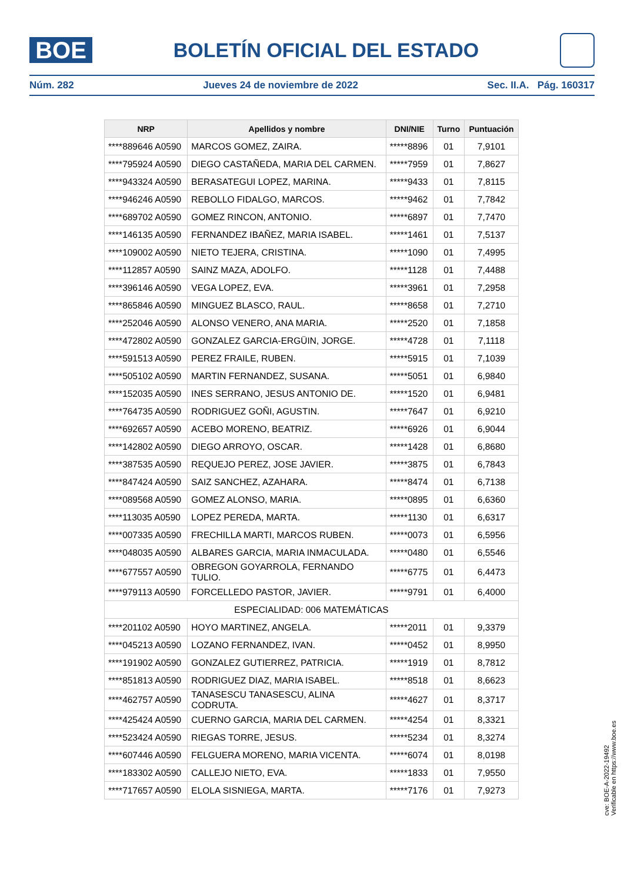BOE
BOLETÍN OFICIAL DEL ESTADO
Núm. 282 Jueves 24 de noviembre de 2022 Sec. II.A. Pág. 160317
| NRP | Apellidos y nombre | DNI/NIE | Turno | Puntuación |
| --- | --- | --- | --- | --- |
| ****889646 A0590 | MARCOS GOMEZ, ZAIRA. | *****8896 | 01 | 7,9101 |
| ****795924 A0590 | DIEGO CASTAÑEDA, MARIA DEL CARMEN. | *****7959 | 01 | 7,8627 |
| ****943324 A0590 | BERASATEGUI LOPEZ, MARINA. | *****9433 | 01 | 7,8115 |
| ****946246 A0590 | REBOLLO FIDALGO, MARCOS. | *****9462 | 01 | 7,7842 |
| ****689702 A0590 | GOMEZ RINCON, ANTONIO. | *****6897 | 01 | 7,7470 |
| ****146135 A0590 | FERNANDEZ IBAÑEZ, MARIA ISABEL. | *****1461 | 01 | 7,5137 |
| ****109002 A0590 | NIETO TEJERA, CRISTINA. | *****1090 | 01 | 7,4995 |
| ****112857 A0590 | SAINZ MAZA, ADOLFO. | *****1128 | 01 | 7,4488 |
| ****396146 A0590 | VEGA LOPEZ, EVA. | *****3961 | 01 | 7,2958 |
| ****865846 A0590 | MINGUEZ BLASCO, RAUL. | *****8658 | 01 | 7,2710 |
| ****252046 A0590 | ALONSO VENERO, ANA MARIA. | *****2520 | 01 | 7,1858 |
| ****472802 A0590 | GONZALEZ GARCIA-ERGÜIN, JORGE. | *****4728 | 01 | 7,1118 |
| ****591513 A0590 | PEREZ FRAILE, RUBEN. | *****5915 | 01 | 7,1039 |
| ****505102 A0590 | MARTIN FERNANDEZ, SUSANA. | *****5051 | 01 | 6,9840 |
| ****152035 A0590 | INES SERRANO, JESUS ANTONIO DE. | *****1520 | 01 | 6,9481 |
| ****764735 A0590 | RODRIGUEZ GOÑI, AGUSTIN. | *****7647 | 01 | 6,9210 |
| ****692657 A0590 | ACEBO MORENO, BEATRIZ. | *****6926 | 01 | 6,9044 |
| ****142802 A0590 | DIEGO ARROYO, OSCAR. | *****1428 | 01 | 6,8680 |
| ****387535 A0590 | REQUEJO PEREZ, JOSE JAVIER. | *****3875 | 01 | 6,7843 |
| ****847424 A0590 | SAIZ SANCHEZ, AZAHARA. | *****8474 | 01 | 6,7138 |
| ****089568 A0590 | GOMEZ ALONSO, MARIA. | *****0895 | 01 | 6,6360 |
| ****113035 A0590 | LOPEZ PEREDA, MARTA. | *****1130 | 01 | 6,6317 |
| ****007335 A0590 | FRECHILLA MARTI, MARCOS RUBEN. | *****0073 | 01 | 6,5956 |
| ****048035 A0590 | ALBARES GARCIA, MARIA INMACULADA. | *****0480 | 01 | 6,5546 |
| ****677557 A0590 | OBREGON GOYARROLA, FERNANDO TULIO. | *****6775 | 01 | 6,4473 |
| ****979113 A0590 | FORCELLEDO PASTOR, JAVIER. | *****9791 | 01 | 6,4000 |
| ESPECIALIDAD: 006 MATEMÁTICAS | | | | |
| ****201102 A0590 | HOYO MARTINEZ, ANGELA. | *****2011 | 01 | 9,3379 |
| ****045213 A0590 | LOZANO FERNANDEZ, IVAN. | *****0452 | 01 | 8,9950 |
| ****191902 A0590 | GONZALEZ GUTIERREZ, PATRICIA. | *****1919 | 01 | 8,7812 |
| ****851813 A0590 | RODRIGUEZ DIAZ, MARIA ISABEL. | *****8518 | 01 | 8,6623 |
| ****462757 A0590 | TANASESCU TANASESCU, ALINA CODRUTA. | *****4627 | 01 | 8,3717 |
| ****425424 A0590 | CUERNO GARCIA, MARIA DEL CARMEN. | *****4254 | 01 | 8,3321 |
| ****523424 A0590 | RIEGAS TORRE, JESUS. | *****5234 | 01 | 8,3274 |
| ****607446 A0590 | FELGUERA MORENO, MARIA VICENTA. | *****6074 | 01 | 8,0198 |
| ****183302 A0590 | CALLEJO NIETO, EVA. | *****1833 | 01 | 7,9550 |
| ****717657 A0590 | ELOLA SISNIEGA, MARTA. | *****7176 | 01 | 7,9273 |
cve: BOE-A-2022-19492
Verificable en https://www.boe.es